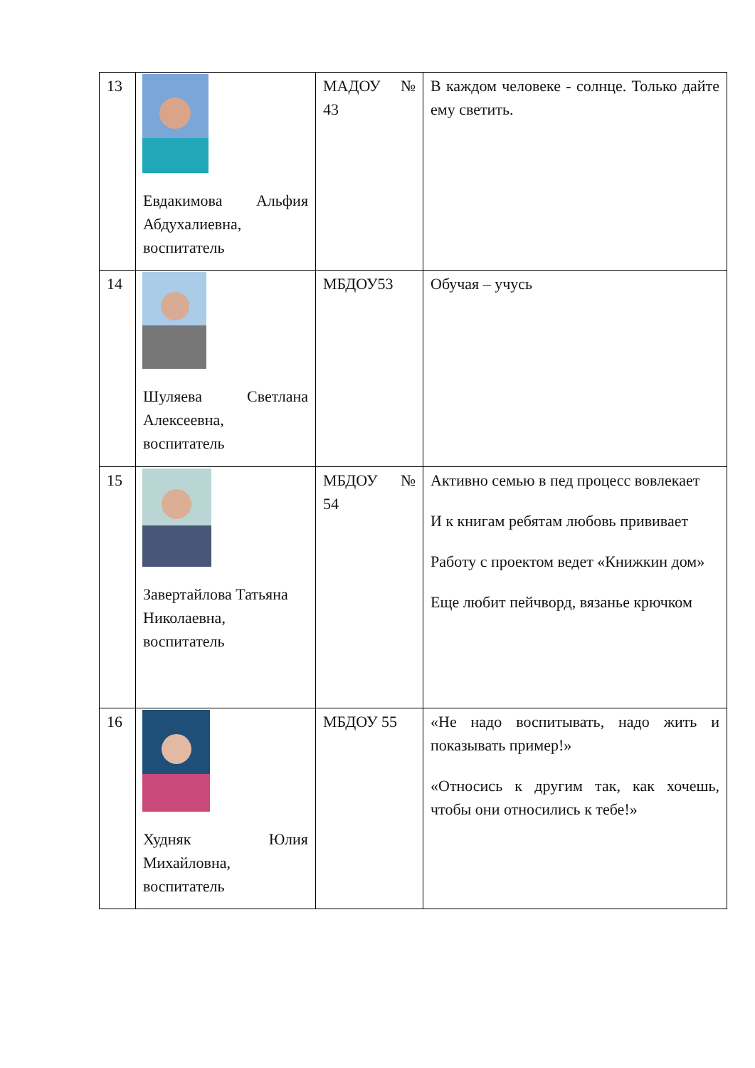| 13 | Евдакимова Альфия Абдухалиевна, воспитатель | МАДОУ № 43 | В каждом человеке - солнце. Только дайте ему светить. |
| 14 | Шуляева Светлана Алексеевна, воспитатель | МБДОУ53 | Обучая – учусь |
| 15 | Завертайлова Татьяна Николаевна, воспитатель | МБДОУ № 54 | Активно семью в пед процесс вовлекает И к книгам ребятам любовь прививает Работу с проектом ведет «Книжкин дом» Еще любит пейчворд, вязанье крючком |
| 16 | Худняк Юлия Михайловна, воспитатель | МБДОУ 55 | «Не надо воспитывать, надо жить и показывать пример!» «Относись к другим так, как хочешь, чтобы они относились к тебе!» |